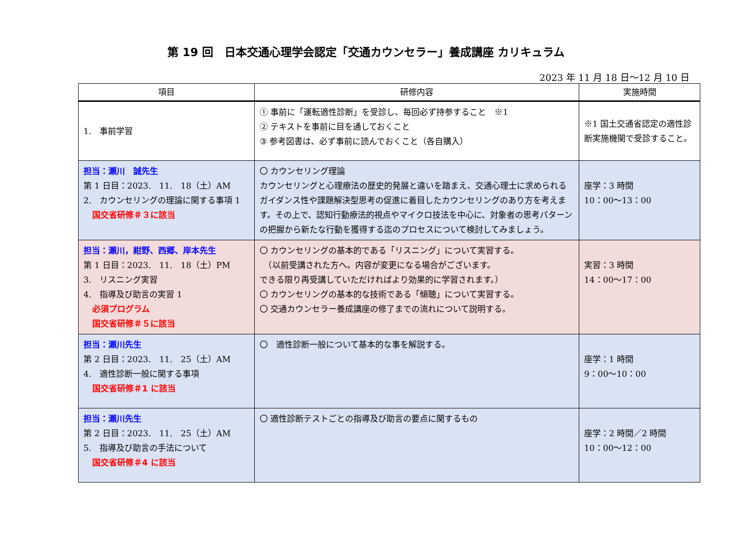第 19 回　日本交通心理学会認定「交通カウンセラー」養成講座 カリキュラム
2023 年 11 月 18 日～12 月 10 日
| 項目 | 研修内容 | 実施時間 |
| --- | --- | --- |
| 1. 事前学習 | ① 事前に「運転適性診断」を受診し、毎回必ず持参すること ※1 ② テキストを事前に目を通しておくこと ③ 参考図書は、必ず事前に読んでおくこと（各自購入） | ※1 国土交通省認定の適性診断実施機関で受診すること。 |
| 担当：瀬川 誠先生 第 1 日目：2023. 11. 18（土）AM 2. カウンセリングの理論に関する事項 1 国交省研修＃３に該当 | 〇 カウンセリング理論 カウンセリングと心理療法の歴史的発展と違いを踏まえ、交通心理士に求められるガイダンス性や課題解決型思考の促進に着目したカウンセリングのあり方を考えます。その上で、認知行動療法的視点やマイクロ技法を中心に、対象者の思考パターンの把握から新たな行動を獲得する迄のプロセスについて検討してみましょう。 | 座学：3 時間 10：00～13：00 |
| 担当：瀬川，紺野、西郷、岸本先生 第 1 日目：2023. 11. 18（土）PM 3. リスニング実習 4. 指導及び助言の実習 1 必須プログラム 国交省研修＃５に該当 | 〇 カウンセリングの基本的である「リスニング」について実習する。 （以前受講された方へ。内容が変更になる場合がございます。 できる限り再受講していただければより効果的に学習されます。） 〇 カウンセリングの基本的な技術である「傾聴」について実習する。 〇 交通カウンセラー養成講座の修了までの流れについて説明する。 | 実習：3 時間 14：00～17：00 |
| 担当：瀬川先生 第 2 日目：2023. 11. 25（土）AM 4. 適性診断一般に関する事項 国交省研修＃1 に該当 | 〇 適性診断一般について基本的な事を解説する。 | 座学：1 時間 9：00～10：00 |
| 担当：瀬川先生 第 2 日目：2023. 11. 25（土）AM 5. 指導及び助言の手法について 国交省研修＃4 に該当 | 〇 適性診断テストごとの指導及び助言の要点に関するもの | 座学：2 時間／2 時間 10：00～12：00 |